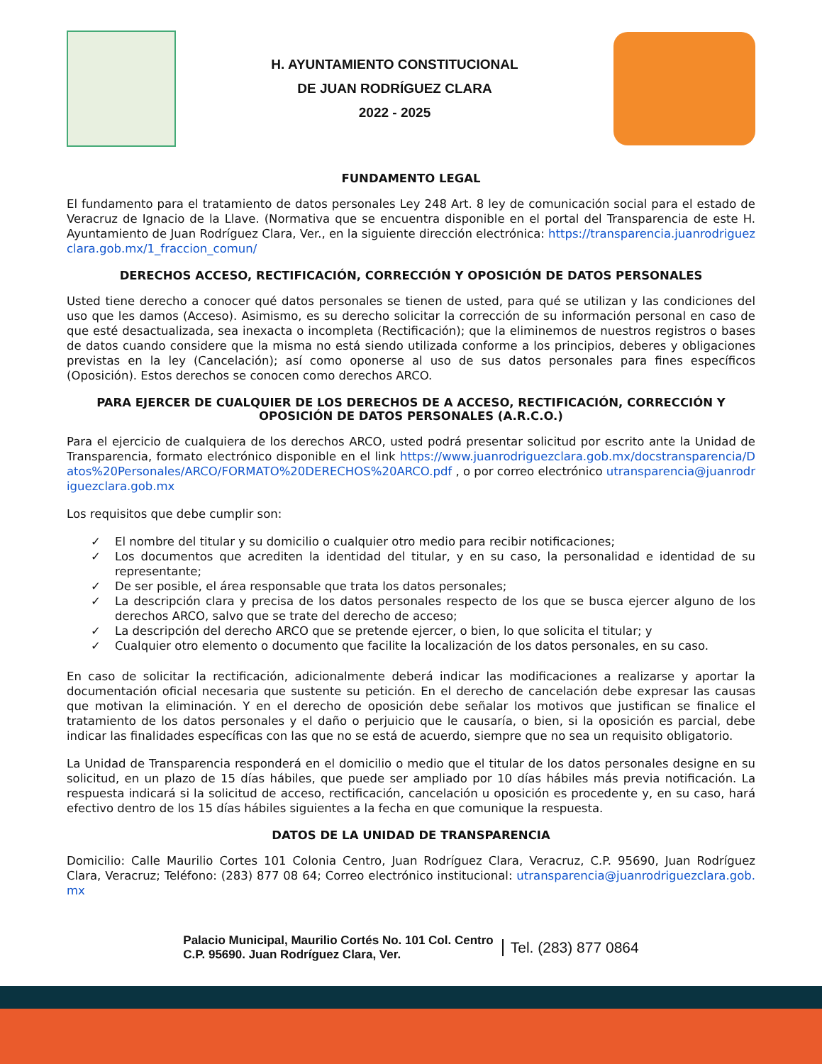H. AYUNTAMIENTO CONSTITUCIONAL
DE JUAN RODRÍGUEZ CLARA
2022 - 2025
FUNDAMENTO LEGAL
El fundamento para el tratamiento de datos personales Ley 248 Art. 8 ley de comunicación social para el estado de Veracruz de Ignacio de la Llave. (Normativa que se encuentra disponible en el portal del Transparencia de este H. Ayuntamiento de Juan Rodríguez Clara, Ver., en la siguiente dirección electrónica: https://transparencia.juanrodriguezclara.gob.mx/1_fraccion_comun/
DERECHOS ACCESO, RECTIFICACIÓN, CORRECCIÓN Y OPOSICIÓN DE DATOS PERSONALES
Usted tiene derecho a conocer qué datos personales se tienen de usted, para qué se utilizan y las condiciones del uso que les damos (Acceso). Asimismo, es su derecho solicitar la corrección de su información personal en caso de que esté desactualizada, sea inexacta o incompleta (Rectificación); que la eliminemos de nuestros registros o bases de datos cuando considere que la misma no está siendo utilizada conforme a los principios, deberes y obligaciones previstas en la ley (Cancelación); así como oponerse al uso de sus datos personales para fines específicos (Oposición). Estos derechos se conocen como derechos ARCO.
PARA EJERCER DE CUALQUIER DE LOS DERECHOS DE A ACCESO, RECTIFICACIÓN, CORRECCIÓN Y OPOSICIÓN DE DATOS PERSONALES (A.R.C.O.)
Para el ejercicio de cualquiera de los derechos ARCO, usted podrá presentar solicitud por escrito ante la Unidad de Transparencia, formato electrónico disponible en el link https://www.juanrodriguezclara.gob.mx/docstransparencia/Datos%20Personales/ARCO/FORMATO%20DERECHOS%20ARCO.pdf , o por correo electrónico utransparencia@juanrodriguezclara.gob.mx
Los requisitos que debe cumplir son:
✓ El nombre del titular y su domicilio o cualquier otro medio para recibir notificaciones;
✓ Los documentos que acrediten la identidad del titular, y en su caso, la personalidad e identidad de su representante;
✓ De ser posible, el área responsable que trata los datos personales;
✓ La descripción clara y precisa de los datos personales respecto de los que se busca ejercer alguno de los derechos ARCO, salvo que se trate del derecho de acceso;
✓ La descripción del derecho ARCO que se pretende ejercer, o bien, lo que solicita el titular; y
✓ Cualquier otro elemento o documento que facilite la localización de los datos personales, en su caso.
En caso de solicitar la rectificación, adicionalmente deberá indicar las modificaciones a realizarse y aportar la documentación oficial necesaria que sustente su petición. En el derecho de cancelación debe expresar las causas que motivan la eliminación. Y en el derecho de oposición debe señalar los motivos que justifican se finalice el tratamiento de los datos personales y el daño o perjuicio que le causaría, o bien, si la oposición es parcial, debe indicar las finalidades específicas con las que no se está de acuerdo, siempre que no sea un requisito obligatorio.
La Unidad de Transparencia responderá en el domicilio o medio que el titular de los datos personales designe en su solicitud, en un plazo de 15 días hábiles, que puede ser ampliado por 10 días hábiles más previa notificación. La respuesta indicará si la solicitud de acceso, rectificación, cancelación u oposición es procedente y, en su caso, hará efectivo dentro de los 15 días hábiles siguientes a la fecha en que comunique la respuesta.
DATOS DE LA UNIDAD DE TRANSPARENCIA
Domicilio: Calle Maurilio Cortes 101 Colonia Centro, Juan Rodríguez Clara, Veracruz, C.P. 95690, Juan Rodríguez Clara, Veracruz; Teléfono: (283) 877 08 64; Correo electrónico institucional: utransparencia@juanrodriguezclara.gob.mx
Palacio Municipal, Maurilio Cortés No. 101 Col. Centro
C.P. 95690. Juan Rodríguez Clara, Ver.
Tel. (283) 877 0864